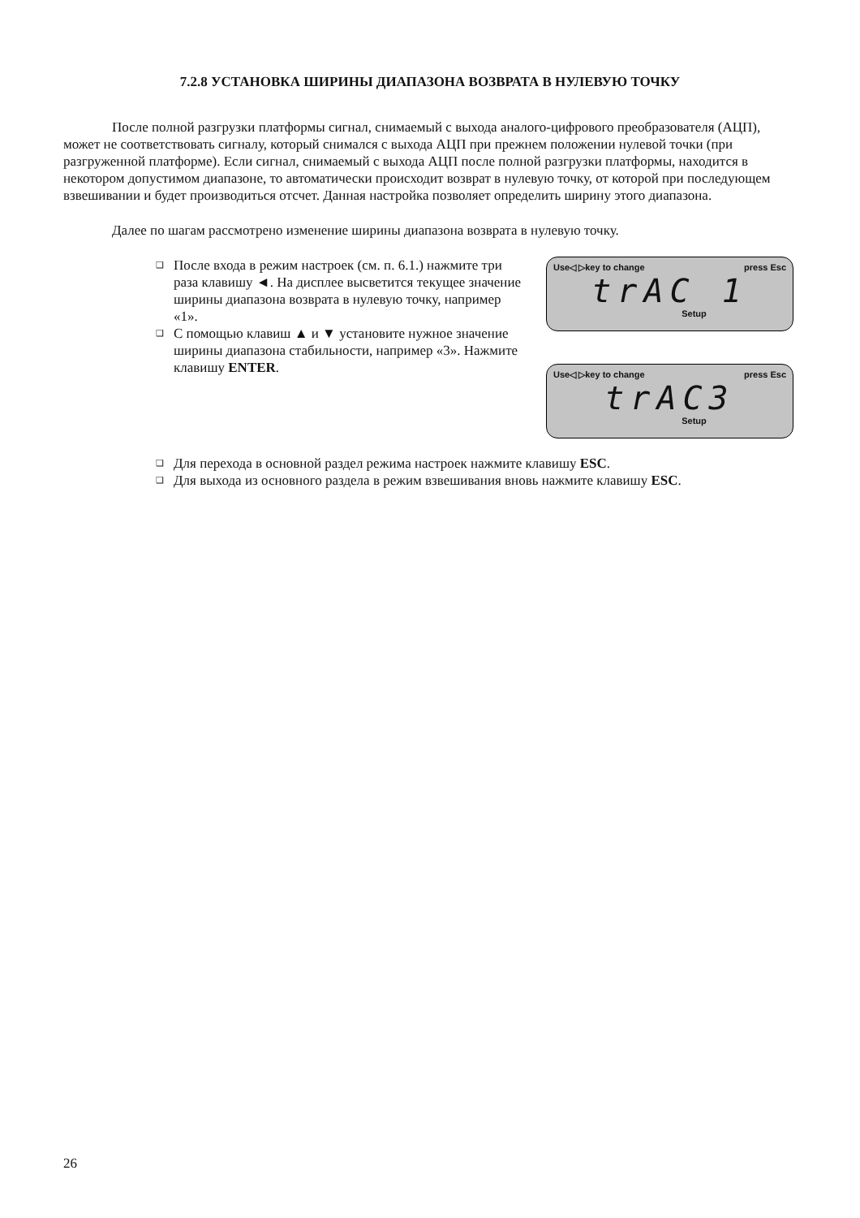7.2.8 УСТАНОВКА ШИРИНЫ ДИАПАЗОНА ВОЗВРАТА В НУЛЕВУЮ ТОЧКУ
После полной разгрузки платформы сигнал, снимаемый с выхода аналого-цифрового преобразователя (АЦП), может не соответствовать сигналу, который снимался с выхода АЦП при прежнем положении нулевой точки (при разгруженной платформе). Если сигнал, снимаемый с выхода АЦП после полной разгрузки платформы, находится в некотором допустимом диапазоне, то автоматически происходит возврат в нулевую точку, от которой при последующем взвешивании и будет производиться отсчет. Данная настройка позволяет определить ширину этого диапазона.
Далее по шагам рассмотрено изменение ширины диапазона возврата в нулевую точку.
❑ После входа в режим настроек (см. п. 6.1.) нажмите три раза клавишу ◄. На дисплее высветится текущее значение ширины диапазона возврата в нулевую точку, например «1».
❑ С помощью клавиш ▲ и ▼ установите нужное значение ширины диапазона стабильности, например «3». Нажмите клавишу ENTER.
Use◁ ▷key to change press Esc
trAC 1
Setup
Use◁ ▷key to change press Esc
trAC3
Setup
❑ Для перехода в основной раздел режима настроек нажмите клавишу ESC.
❑ Для выхода из основного раздела в режим взвешивания вновь нажмите клавишу ESC.
26